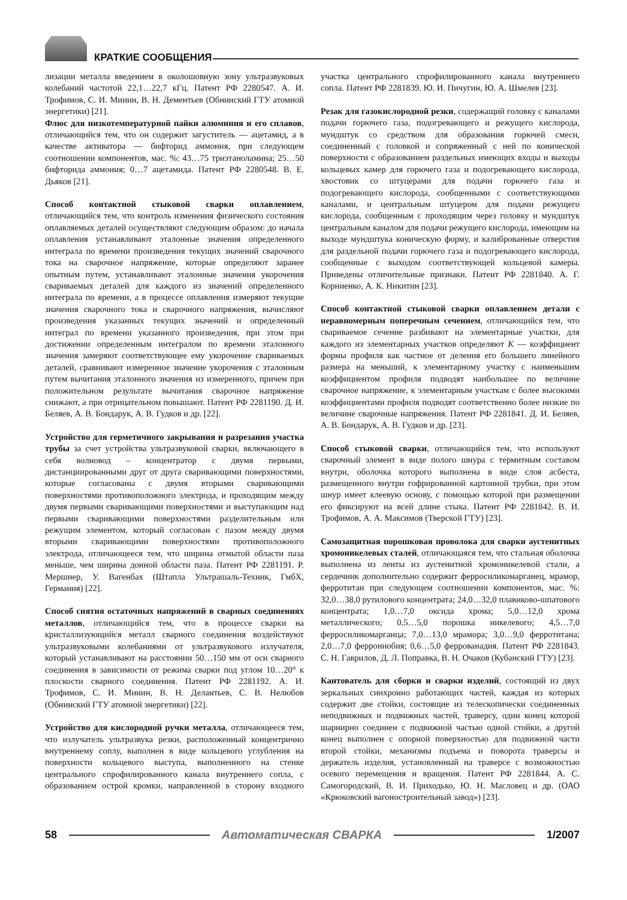КРАТКИЕ СООБЩЕНИЯ
лизации металла введением в околошовную зону ультразвуковых колебаний частотой 22,1…22,7 кГц. Патент РФ 2280547. А. И. Трофимов, С. И. Минин, В. Н. Дементьев (Обнинский ГТУ атомной энергетики) [21].
Флюс для низкотемпературной пайки алюминия и его сплавов, отличающийся тем, что он содержит загуститель — ацетамид, а в качестве активатора — бифторид аммония, при следующем соотношении компонентов, мас. %: 43…75 триэтаноламина; 25…50 бифторида аммония; 0…7 ацетамида. Патент РФ 2280548. В. Е. Дьяков [21].
Способ контактной стыковой сварки оплавлением, отличающийся тем, что контроль изменения физического состояния оплавляемых деталей осуществляют следующим образом: до начала оплавления устанавливают эталонные значения определенного интеграла по времени произведения текущих значений сварочного тока на сварочное напряжение, которые определяют заранее опытным путем, устанавливают эталонные значения укорочения свариваемых деталей для каждого из значений определенного интеграла по времени, а в процессе оплавления измеряют текущие значения сварочного тока и сварочного напряжения, вычисляют произведения указанных текущих значений и определенный интеграл по времени указанного произведения, при этом при достижении определенным интегралом по времени эталонного значения замеряют соответствующее ему укорочение свариваемых деталей, сравнивают измеренное значение укорочения с эталонным путем вычитания эталонного значения из измеренного, причем при положительном результате вычитания сварочное напряжение снижают, а при отрицательном повышают. Патент РФ 2281190. Д. И. Беляев, А. В. Бондарук, А. В. Гудков и др. [22].
Устройство для герметичного закрывания и разрезания участка трубы за счет устройства ультразвуковой сварки, включающего в себя волновод – концентратор с двумя первыми, дистанциированными друг от друга сваривающими поверхностями, которые согласованы с двумя вторыми сваривающими поверхностями противоположного электрода, и проходящим между двумя первыми сваривающими поверхностями и выступающим над первыми сваривающими поверхностями разделительным или режущим элементом, который согласован с пазом между двумя вторыми сваривающими поверхностями противоположного электрода, отличающееся тем, что ширина отмытой области паза меньше, чем ширина донной области паза. Патент РФ 2281191. Р. Мершнер, У. Вагенбах (Штапла Ультрашаль-Техник, ГмбХ, Германия) [22].
Способ снятия остаточных напряжений в сварных соединениях металлов, отличающийся тем, что в процессе сварки на кристаллизующийся металл сварного соединения воздействуют ультразвуковыми колебаниями от ультразвукового излучателя, который устанавливают на расстоянии 50…150 мм от оси сварного соединения в зависимости от режима сварки под углом 10…20° к плоскости сварного соединения. Патент РФ 2281192. А. И. Трофимов, С. И. Минин, В. Н. Делантьев, С. В. Нелюбов (Обнинский ГТУ атомной энергетики) [22].
Устройство для кислородной ручки металла, отличающееся тем, что излучатель ультразвука резки, расположенный концентрично внутреннему соплу, выполнен в виде кольцевого углубления на поверхности кольцевого выступа, выполненного на стенке центрального спрофилированного канала внутреннего сопла, с образованием острой кромки, направленной в сторону входного участка центрального спрофилированного канала внутреннего сопла. Патент РФ 2281839. Ю. И. Пичугин, Ю. А. Шмелев [23].
Резак для газокислородной резки, содержащий головку с каналами подачи горючего газа, подогревающего и режущего кислорода, мундштук со средством для образования горючей смеси, соединенный с головкой и сопряженный с ней по конической поверхности с образованием раздельных имеющих входы и выходы кольцевых камер для горючего газа и подогревающего кислорода, хвостовик со штуцерами для подачи горючего газа и подогревающего кислорода, сообщенными с соответствующими каналами, и центральным штуцером для подачи режущего кислорода, сообщенным с проходящим через головку и мундштук центральным каналом для подачи режущего кислорода, имеющим на выходе мундштука коническую форму, и калиброванные отверстия для раздельной подачи горючего газа и подогревающего кислорода, сообщенные с выходом соответствующей кольцевой камеры. Приведены отличительные признаки. Патент РФ 2281840. А. Г. Корниенко, А. К. Никитин [23].
Способ контактной стыковой сварки оплавлением детали с неравномерным поперечным сечением, отличающийся тем, что свариваемое сечение разбивают на элементарные участки, для каждого из элементарных участков определяют K — коэффициент формы профиля как частное от деления его большего линейного размера на меньший, к элементарному участку с наименьшим коэффициентом профиля подводят наибольшее по величине сварочное напряжение, к элементарным участкам с более высокими коэффициентами профиля подводят соответственно более низкие по величине сварочные напряжения. Патент РФ 2281841. Д. И. Беляев, А. В. Бондарук, А. В. Гудков и др. [23].
Способ стыковой сварки, отличающийся тем, что используют сварочный элемент в виде полого шнура с термитным составом внутри, оболочка которого выполнена в виде слоя асбеста, размещенного внутри гофрированной картонной трубки, при этом шнур имеет клеевую основу, с помощью которой при размещении его фиксируют на всей длине стыка. Патент РФ 2281842. В. И. Трофимов, А. А. Максимов (Тверской ГТУ) [23].
Самозащитная порошковая проволока для сварки аустенитных хромоникелевых сталей, отличающаяся тем, что стальная оболочка выполнена из ленты из аустенитной хромоникелевой стали, а сердечник дополнительно содержит ферросиликомарганец, мрамор, ферротитан при следующем соотношении компонентов, мас. %: 32,0…38,0 рутилового концентрата; 24,0…32,0 плавиково-шпатового концентрата; 1,0…7,0 оксида хрома; 5,0…12,0 хрома металлического; 0,5…5,0 порошка никелевого; 4,5…7,0 ферросиликомарганца; 7,0…13,0 мрамора; 3,0…9,0 ферротитана; 2,0…7,0 феррониобия; 0,6…5,0 феррованадия. Патент РФ 2281843. С. Н. Гаврилов, Д. Л. Поправка, В. Н. Очаков (Кубанский ГТУ) [23].
Кантователь для сборки и сварки изделий, состоящий из двух зеркальных синхронно работающих частей, каждая из которых содержит две стойки, состоящие из телескопически соединенных неподвижных и подвижных частей, траверсу, один конец которой шарнирно соединен с подвижной частью одной стойки, а другой конец выполнен с опорной поверхностью для подвижной части второй стойки, механизмы подъема и поворота траверсы и держатель изделия, установленный на траверсе с возможностью осевого перемещения и вращения. Патент РФ 2281844. А. С. Самогородский, В. И. Приходько, Ю. Н. Масловец и др. (ОАО «Крюковский вагоностроительный завод») [23].
58 Автоматическая СВАРКА 1/2007